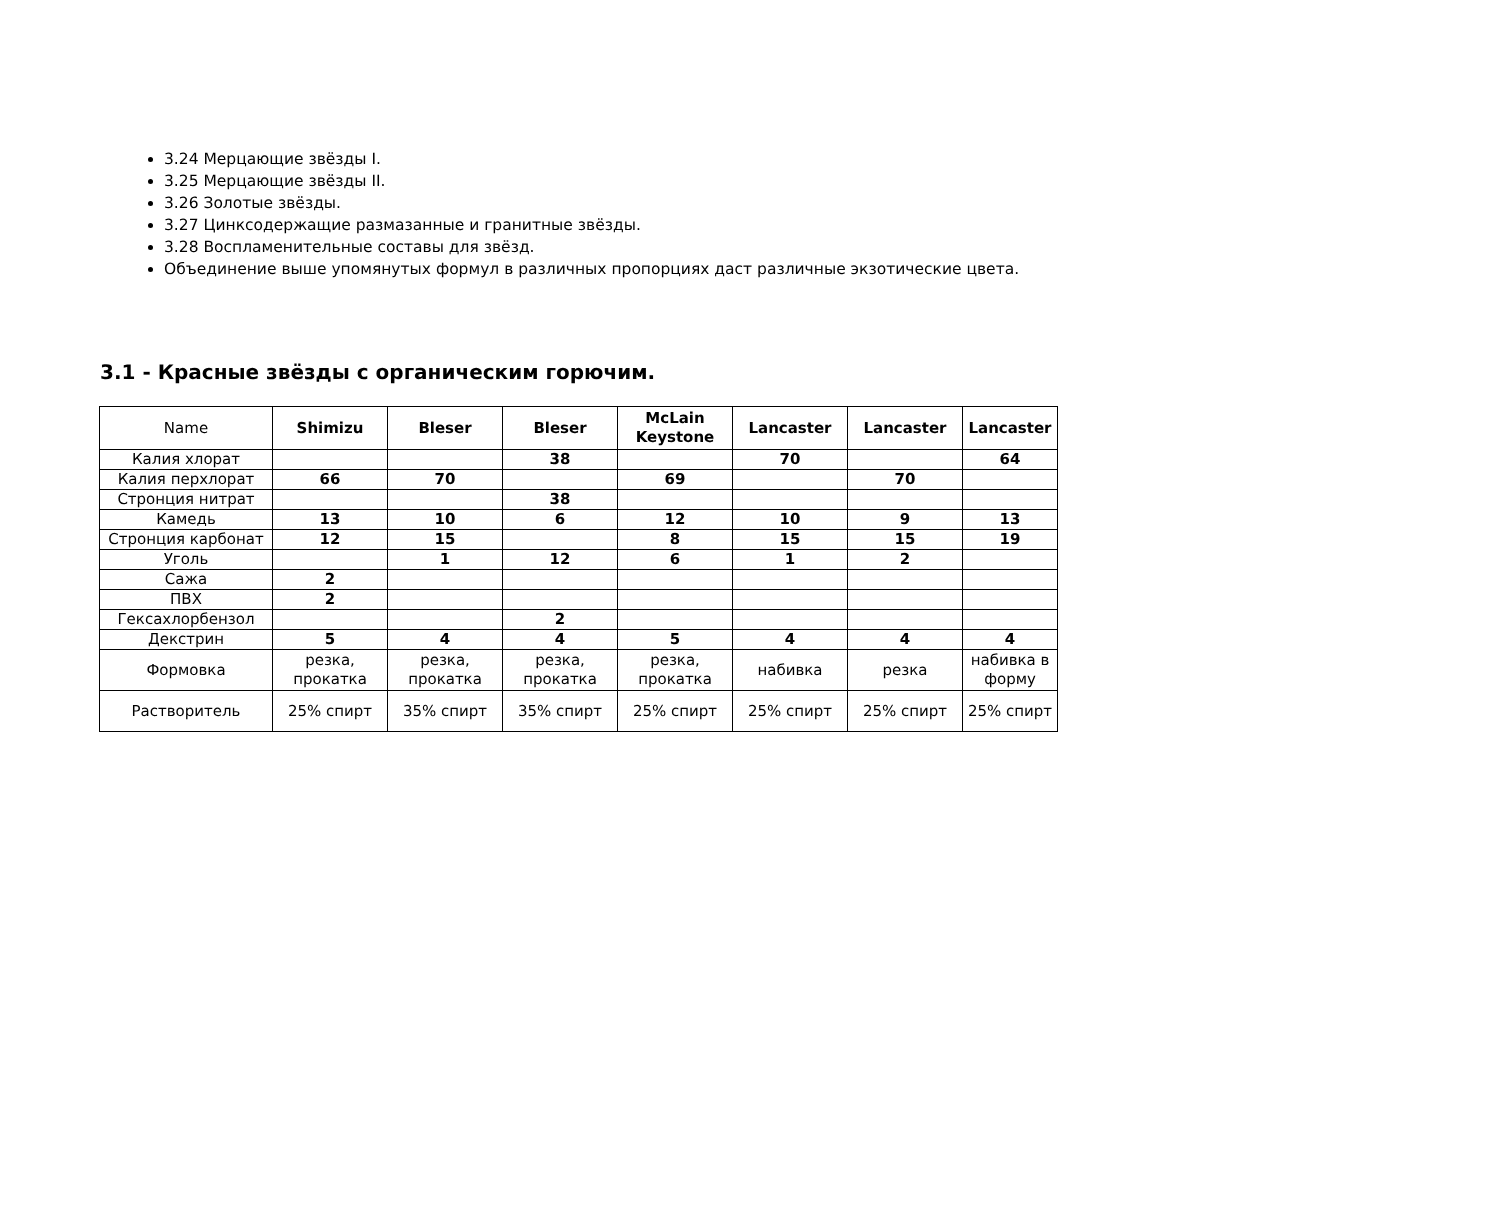3.24 Мерцающие звёзды I.
3.25 Мерцающие звёзды II.
3.26 Золотые звёзды.
3.27 Цинксодержащие размазанные и гранитные звёзды.
3.28 Воспламенительные составы для звёзд.
Объединение выше упомянутых формул в различных пропорциях даст различные экзотические цвета.
3.1 - Красные звёзды с органическим горючим.
| Name | Shimizu | Bleser | Bleser | McLain Keystone | Lancaster | Lancaster | Lancaster |
| --- | --- | --- | --- | --- | --- | --- | --- |
| Калия хлорат | | | 38 | | 70 | | 64 |
| Калия перхлорат | 66 | 70 | | 69 | | 70 | |
| Стронция нитрат | | | 38 | | | | |
| Камедь | 13 | 10 | 6 | 12 | 10 | 9 | 13 |
| Стронция карбонат | 12 | 15 | | 8 | 15 | 15 | 19 |
| Уголь | | 1 | 12 | 6 | 1 | 2 | |
| Сажа | 2 | | | | | | |
| ПВХ | 2 | | | | | | |
| Гексахлорбензол | | | 2 | | | | |
| Декстрин | 5 | 4 | 4 | 5 | 4 | 4 | 4 |
| Формовка | резка, прокатка | резка, прокатка | резка, прокатка | резка, прокатка | набивка | резка | набивка в форму |
| Растворитель | 25% спирт | 35% спирт | 35% спирт | 25% спирт | 25% спирт | 25% спирт | 25% спирт |